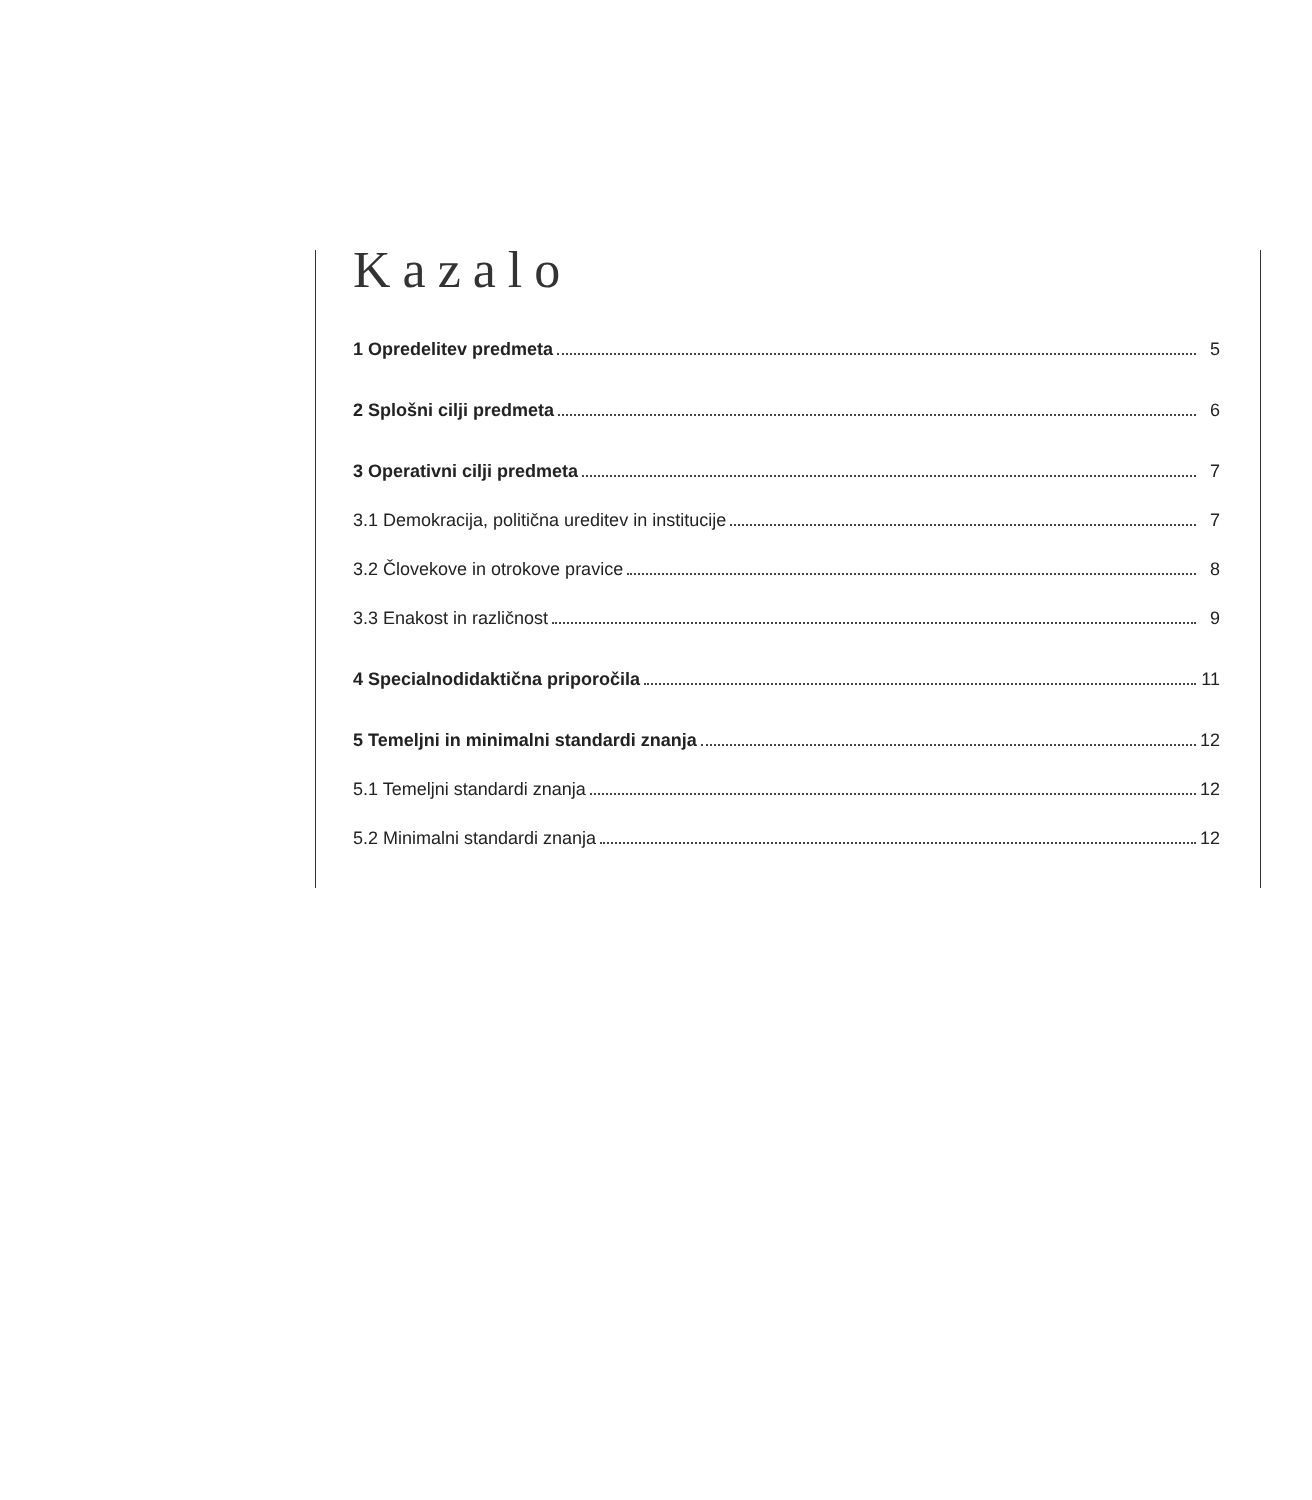Kazalo
1 Opredelitev predmeta 5
2 Splošni cilji predmeta 6
3 Operativni cilji predmeta 7
3.1 Demokracija, politična ureditev in institucije 7
3.2 Človekove in otrokove pravice 8
3.3 Enakost in različnost 9
4 Specialnodidaktična priporočila 11
5 Temeljni in minimalni standardi znanja 12
5.1 Temeljni standardi znanja 12
5.2 Minimalni standardi znanja 12